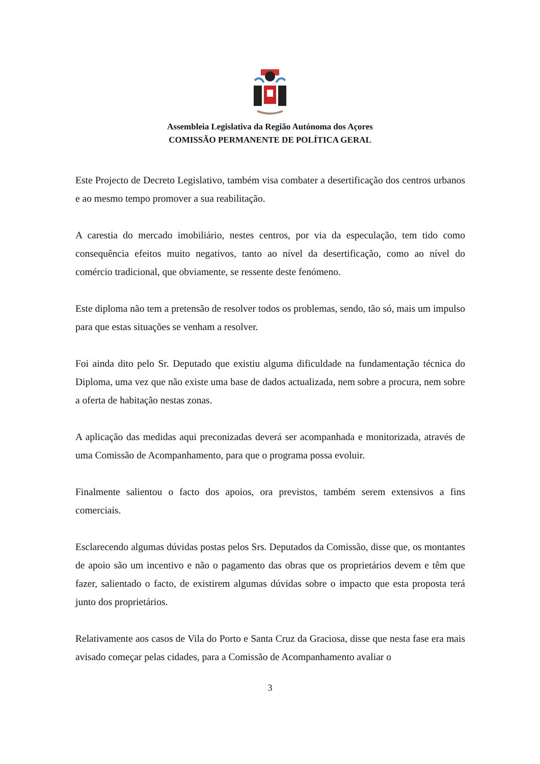Assembleia Legislativa da Região Autónoma dos Açores
COMISSÃO PERMANENTE DE POLÍTICA GERAL
Este Projecto de Decreto Legislativo, também visa combater a desertificação dos centros urbanos e ao mesmo tempo promover a sua reabilitação.
A carestia do mercado imobiliário, nestes centros, por via da especulação, tem tido como consequência efeitos muito negativos, tanto ao nível da desertificação, como ao nível do comércio tradicional, que obviamente, se ressente deste fenómeno.
Este diploma não tem a pretensão de resolver todos os problemas, sendo, tão só, mais um impulso para que estas situações se venham a resolver.
Foi ainda dito pelo Sr. Deputado que existiu alguma dificuldade na fundamentação técnica do Diploma, uma vez que não existe uma base de dados actualizada, nem sobre a procura, nem sobre a oferta de habitação nestas zonas.
A aplicação das medidas aqui preconizadas deverá ser acompanhada e monitorizada, através de uma Comissão de Acompanhamento, para que o programa possa evoluir.
Finalmente salientou o facto dos apoios, ora previstos, também serem extensivos a fins comerciais.
Esclarecendo algumas dúvidas postas pelos Srs. Deputados da Comissão, disse que, os montantes de apoio são um incentivo e não o pagamento das obras que os proprietários devem e têm que fazer, salientado o facto, de existirem algumas dúvidas sobre o impacto que esta proposta terá junto dos proprietários.
Relativamente aos casos de Vila do Porto e Santa Cruz da Graciosa, disse que nesta fase era mais avisado começar pelas cidades, para a Comissão de Acompanhamento avaliar o
3